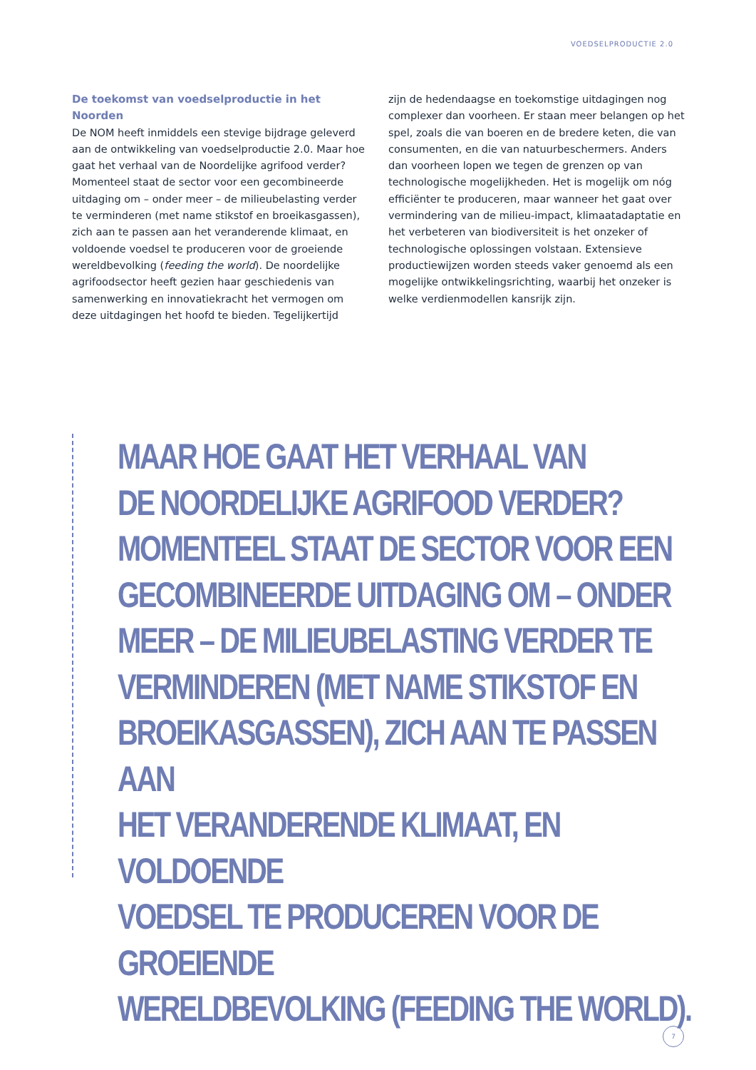VOEDSELPRODUCTIE 2.0
De toekomst van voedselproductie in het Noorden
De NOM heeft inmiddels een stevige bijdrage geleverd aan de ontwikkeling van voedselproductie 2.0. Maar hoe gaat het verhaal van de Noordelijke agrifood verder? Momenteel staat de sector voor een gecombineerde uitdaging om – onder meer – de milieubelasting verder te verminderen (met name stikstof en broeikasgassen), zich aan te passen aan het veranderende klimaat, en voldoende voedsel te produceren voor de groeiende wereldbevolking (feeding the world). De noordelijke agrifoodsector heeft gezien haar geschiedenis van samenwerking en innovatiekracht het vermogen om deze uitdagingen het hoofd te bieden. Tegelijkertijd
zijn de hedendaagse en toekomstige uitdagingen nog complexer dan voorheen. Er staan meer belangen op het spel, zoals die van boeren en de bredere keten, die van consumenten, en die van natuurbeschermers. Anders dan voorheen lopen we tegen de grenzen op van technologische mogelijkheden. Het is mogelijk om nóg efficiënter te produceren, maar wanneer het gaat over vermindering van de milieu-impact, klimaatadaptatie en het verbeteren van biodiversiteit is het onzeker of technologische oplossingen volstaan. Extensieve productiewijzen worden steeds vaker genoemd als een mogelijke ontwikkelingsrichting, waarbij het onzeker is welke verdienmodellen kansrijk zijn.
MAAR HOE GAAT HET VERHAAL VAN
DE NOORDELIJKE AGRIFOOD VERDER?
MOMENTEEL STAAT DE SECTOR VOOR EEN
GECOMBINEERDE UITDAGING OM – ONDER
MEER – DE MILIEUBELASTING VERDER TE
VERMINDEREN (MET NAME STIKSTOF EN
BROEIKASGASSEN), ZICH AAN TE PASSEN AAN
HET VERANDERENDE KLIMAAT, EN VOLDOENDE
VOEDSEL TE PRODUCEREN VOOR DE GROEIENDE
WERELDBEVOLKING (FEEDING THE WORLD).
7